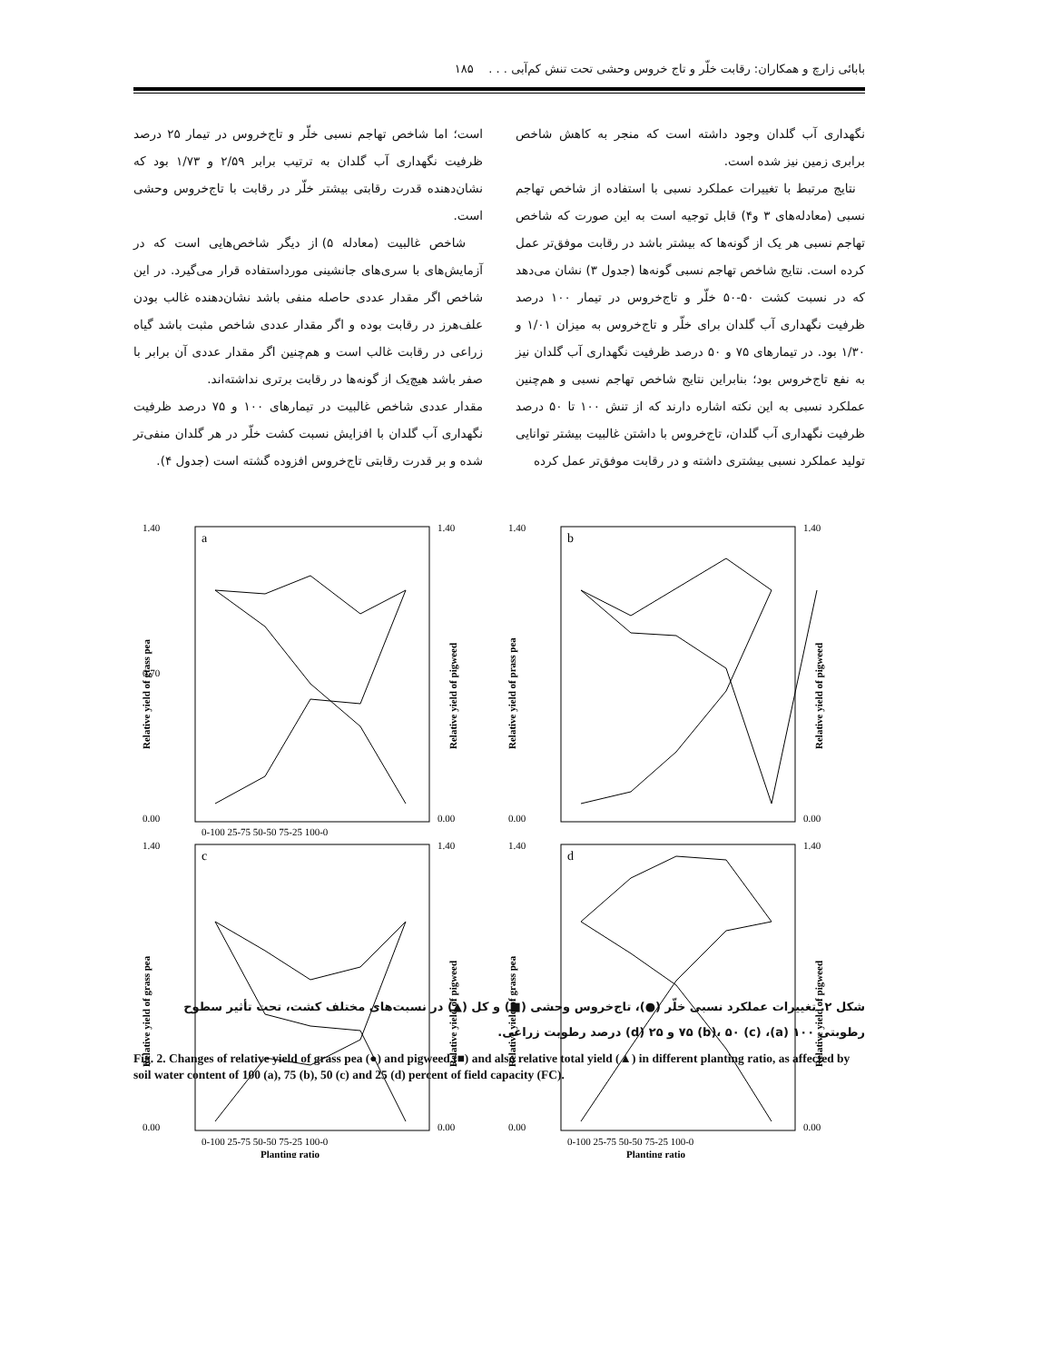بابائی زارچ و همکاران: رقابت خلّر و تاج خروس وحشی تحت تنش کم‌آبی . . . ۱۸۵
نگهداری آب گلدان وجود داشته است که منجر به کاهش شاخص برابری زمین نیز شده است.
نتایج مرتبط با تغییرات عملکرد نسبی با استفاده از شاخص تهاجم نسبی (معادله‌های ۳ و۴) قابل توجیه است به این صورت که شاخص تهاجم نسبی هر یک از گونه‌ها که بیشتر باشد در رقابت موفق‌تر عمل کرده است. نتایج شاخص تهاجم نسبی گونه‌ها (جدول ۳) نشان می‌دهد که در نسبت کشت ۵۰-۵۰ خلّر و تاج‌خروس در تیمار ۱۰۰ درصد ظرفیت نگهداری آب گلدان برای خلّر و تاج‌خروس به میزان ۱/۰۱ و ۱/۳۰ بود. در تیمارهای ۷۵ و ۵۰ درصد ظرفیت نگهداری آب گلدان نیز به نفع تاج‌خروس بود؛ بنابراین نتایج شاخص تهاجم نسبی و هم‌چنین عملکرد نسبی به این نکته اشاره دارند که از تنش ۱۰۰ تا ۵۰ درصد ظرفیت نگهداری آب گلدان، تاج‌خروس با داشتن غالبیت بیشتر توانایی تولید عملکرد نسبی بیشتری داشته و در رقابت موفق‌تر عمل کرده
است؛ اما شاخص تهاجم نسبی خلّر و تاج‌خروس در تیمار ۲۵ درصد ظرفیت نگهداری آب گلدان به ترتیب برابر ۲/۵۹ و ۱/۷۳ بود که نشان‌دهنده قدرت رقابتی بیشتر خلّر در رقابت با تاج‌خروس وحشی است.
شاخص غالبیت (معادله ۵) از دیگر شاخص‌هایی است که در آزمایش‌های با سری‌های جانشینی مورداستفاده قرار می‌گیرد. در این شاخص اگر مقدار عددی حاصله منفی باشد نشان‌دهنده غالب بودن علف‌هرز در رقابت بوده و اگر مقدار عددی شاخص مثبت باشد گیاه زراعی در رقابت غالب است و هم‌چنین اگر مقدار عددی آن برابر با صفر باشد هیچ‌یک از گونه‌ها در رقابت برتری نداشته‌اند.
مقدار عددی شاخص غالبیت در تیمارهای ۱۰۰ و ۷۵ درصد ظرفیت نگهداری آب گلدان با افزایش نسبت کشت خلّر در هر گلدان منفی‌تر شده و بر قدرت رقابتی تاج‌خروس افزوده گشته است (جدول ۴).
a
1.40
0.70
0.00
1.40
0.00
Relative yield of gtass pea
Relative yield of pigweed
0-100 25-75 50-50 75-25 100-0
b
1.40
0.00
1.40
0.00
Relative yield of prass pea
Relative yield of pigweed
c
1.40
0.00
1.40
0.00
Relative yield of grass pea
Relative yield of pigweed
0-100 25-75 50-50 75-25 100-0
Planting ratio
d
1.40
0.00
1.40
0.00
Relative yield of grass pea
Relative yield of pigweed
0-100 25-75 50-50 75-25 100-0
Planting ratio
شکل ۲. تغییرات عملکرد نسبی خلّر (●)، تاج‌خروس وحشی (■) و کل (▲) در نسبت‌های مختلف کشت، تحت تأثیر سطوح رطوبتی ۱۰۰ (a)، ۷۵ (b)، ۵۰ (c) و ۲۵ (d) درصد رطوبت زراعی.
Fig. 2. Changes of relative yield of grass pea (●) and pigweed (■) and also relative total yield (▲) in different planting ratio, as affected by soil water content of 100 (a), 75 (b), 50 (c) and 25 (d) percent of field capacity (FC).